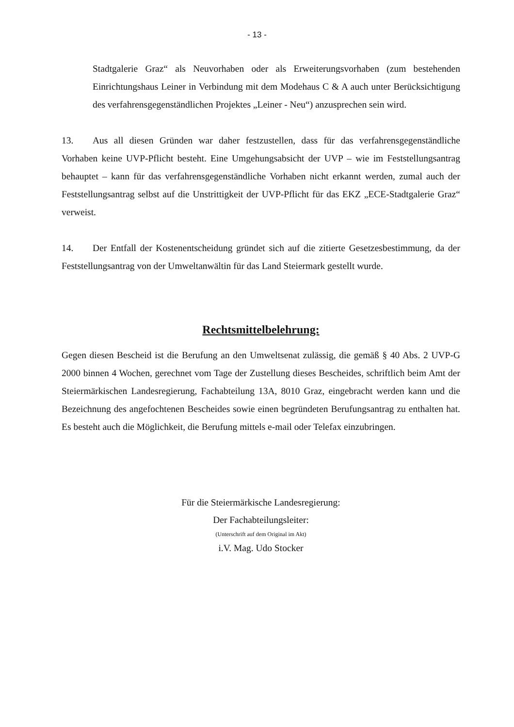- 13 -
Stadtgalerie Graz“ als Neuvorhaben oder als Erweiterungsvorhaben (zum bestehenden Einrichtungshaus Leiner in Verbindung mit dem Modehaus C & A auch unter Berück­sichtigung des verfahrensgegenständlichen Projektes „Leiner - Neu“) anzusprechen sein wird.
13. Aus all diesen Gründen war daher festzustellen, dass für das verfahrensgegenständliche Vorhaben keine UVP-Pflicht besteht. Eine Umgehungsabsicht der UVP – wie im Feststellungsantrag behauptet – kann für das verfahrensgegenständliche Vorhaben nicht erkannt werden, zumal auch der Feststellungsantrag selbst auf die Unstrittigkeit der UVP-Pflicht für das EKZ „ECE-Stadtgalerie Graz“ verweist.
14. Der Entfall der Kostenentscheidung gründet sich auf die zitierte Gesetzesbestimmung, da der Feststellungsantrag von der Umweltanwältin für das Land Steiermark gestellt wurde.
Rechtsmittelbelehrung:
Gegen diesen Bescheid ist die Berufung an den Umweltsenat zulässig, die gemäß § 40 Abs. 2 UVP-G 2000 binnen 4 Wochen, gerechnet vom Tage der Zustellung dieses Bescheides, schriftlich beim Amt der Steiermärkischen Landesregierung, Fachabteilung 13A, 8010 Graz, eingebracht werden kann und die Bezeichnung des angefochtenen Bescheides sowie einen begründeten Berufungsantrag zu enthalten hat. Es besteht auch die Möglichkeit, die Berufung mittels e-mail oder Telefax einzubringen.
Für die Steiermärkische Landesregierung:
Der Fachabteilungsleiter:
(Unterschrift auf dem Original im Akt)
i.V. Mag. Udo Stocker